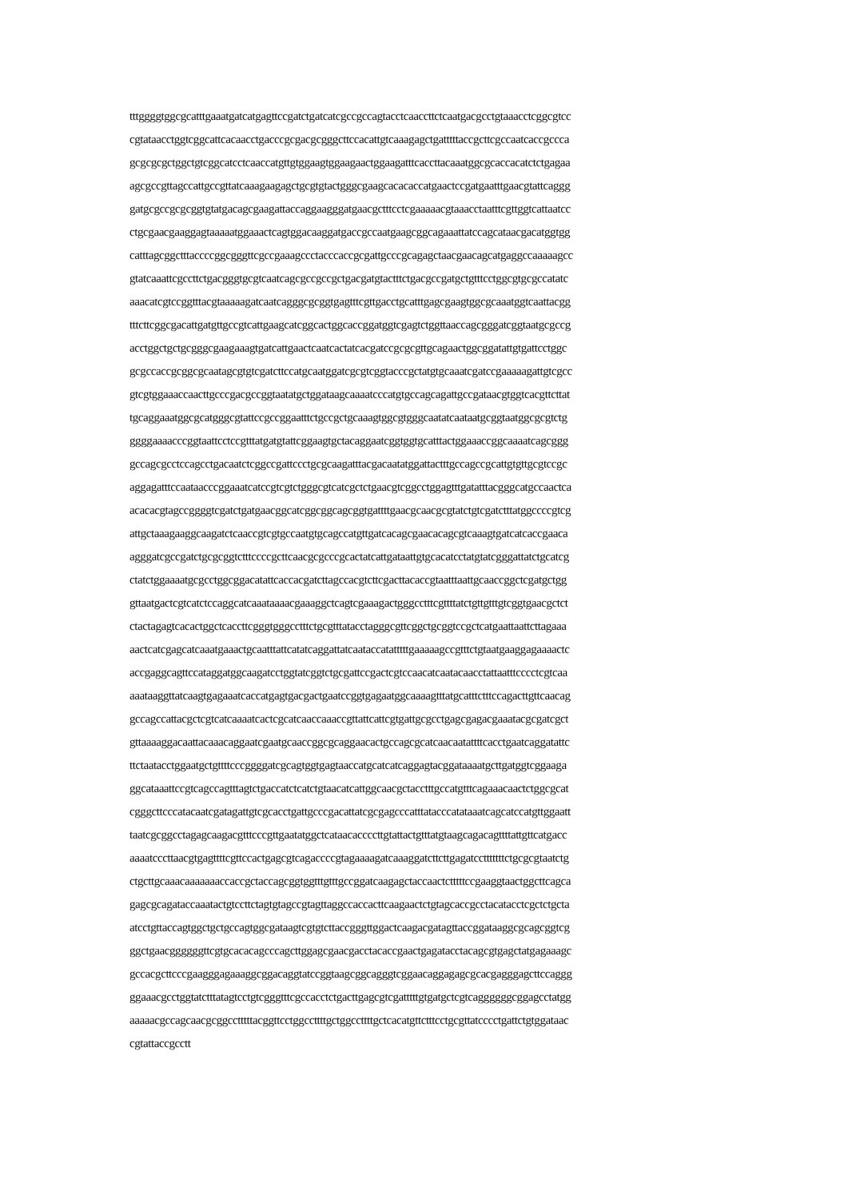tttggggtggcgcatttgaaatgatcatgagttccgatctgatcatcgccgccagtacctcaaccttctcaatgacgcctgtaaacctcggcgtcc
cgtataacctggtcggcattcacaacctgacccgcgacgcgggcttccacattgtcaaagagctgatttttaccgcttcgccaatcaccgccca
gcgcgcgctggctgtcggcatcctcaaccatgttgtggaagtggaagaactggaagatttcaccttacaaatggcgcaccacatctctgagaa
agcgccgttagccattgccgttatcaaagaagagctgcgtgtactgggcgaagcacacaccatgaactccgatgaatttgaacgtattcaggg
gatgcgccgcgcggtgtatgacagcgaagattaccaggaagggatgaacgctttcctcgaaaaacgtaaacctaatttcgttggtcattaatcc
ctgcgaacgaaggagtaaaaatggaaactcagtggacaaggatgaccgccaatgaagcggcagaaattatccagcataacgacatggtgg
catttagcggctttaccccggcgggttcgccgaaagccctacccaccgcgattgcccgcagagctaacgaacagcatgaggccaaaaagcc
gtatcaaattcgccttctgacgggtgcgtcaatcagcgccgccgctgacgatgtactttctgacgccgatgctgtttcctggcgtgcgccatatc
aaacatcgtccggtttacgtaaaaagatcaatcagggcgcggtgagtttcgttgacctgcatttgagcgaagtggcgcaaatggtcaattacgg
tttcttcggcgacattgatgttgccgtcattgaagcatcggcactggcaccggatggtcgagtctggttaaccagcgggatcggtaatgcgccg
acctggctgctgcgggcgaagaaagtgatcattgaactcaatcactatcacgatccgcgcgttgcagaactggcggatattgtgattcctggc
gcgccaccgcggcgcaatagcgtgtcgatcttccatgcaatggatcgcgtcggtacccgctatgtgcaaatcgatccgaaaaagattgtcgcc
gtcgtggaaaccaacttgcccgacgccggtaatatgctggataagcaaaatcccatgtgccagcagattgccgataacgtggtcacgttcttat
tgcaggaaatggcgcatgggcgtattccgccggaatttctgccgctgcaaagtggcgtgggcaatatcaataatgcggtaatggcgcgtctg
ggggaaaacccggtaattcctccgtttatgatgtattcggaagtgctacaggaatcggtggtgcatttactggaaaccggcaaaatcagcggg
gccagcgcctccagcctgacaatctcggccgattccctgcgcaagatttacgacaatatggattactttgccagccgcattgtgttgcgtccgc
aggagatttccaataacccggaaatcatccgtcgtctgggcgtcatcgctctgaacgtcggcctggagtttgatatttacgggcatgccaactca
acacacgtagccggggtcgatctgatgaacggcatcggcggcagcggtgattttgaacgcaacgcgtatctgtcgatctttatggccccgtcg
attgctaaagaaggcaagatctcaaccgtcgtgccaatgtgcagccatgttgatcacagcgaacacagcgtcaaagtgatcatcaccgaaca
agggatcgccgatctgcgcggtctttccccgcttcaacgcgcccgcactatcattgataattgtgcacatcctatgtatcgggattatctgcatcg
ctatctggaaaatgcgcctggcggacatattcaccacgatcttagccacgtcttcgacttacaccgtaatttaattgcaaccggctcgatgctgg
gttaatgactcgtcatctccaggcatcaaataaaacgaaaggctcagtcgaaagactgggcctttcgttttatctgttgtttgtcggtgaacgctct
ctactagagtcacactggctcaccttcgggtgggcctttctgcgtttatacctagggcgttcggctgcggtccgctcatgaattaattcttagaaa
aactcatcgagcatcaaatgaaactgcaatttattcatatcaggattatcaataccatatttttgaaaaagccgtttctgtaatgaaggagaaaactc
accgaggcagttccataggatggcaagatcctggtatcggtctgcgattccgactcgtccaacatcaatacaacctattaatttcccctcgtcaa
aaataaggttatcaagtgagaaatcaccatgagtgacgactgaatccggtgagaatggcaaaagtttatgcatttctttccagacttgttcaacag
gccagccattacgctcgtcatcaaaatcactcgcatcaaccaaaccgttattcattcgtgattgcgcctgagcgagacgaaatacgcgatcgct
gttaaaaggacaattacaaacaggaatcgaatgcaaccggcgcaggaacactgccagcgcatcaacaatattttcacctgaatcaggatattc
ttctaatacctggaatgctgttttcccggggatcgcagtggtgagtaaccatgcatcatcaggagtacggataaaatgcttgatggtcggaaga
ggcataaattccgtcagccagtttagtctgaccatctcatctgtaacatcattggcaacgctacctttgccatgtttcagaaacaactctggcgcat
cgggcttcccatacaatcgatagattgtcgcacctgattgcccgacattatcgcgagcccatttatacccatataaatcagcatccatgttggaatt
taatcgcggcctagagcaagacgtttcccgttgaatatggctcataacaccccttgtattactgtttatgtaagcagacagttttattgttcatgacc
aaaatcccttaacgtgagttttcgttccactgagcgtcagaccccgtagaaaagatcaaaggatcttcttgagatcctttttttctgcgcgtaatctg
ctgcttgcaaacaaaaaaaccaccgctaccagcggtggtttgtttgccggatcaagagctaccaactctttttccgaaggtaactggcttcagca
gagcgcagataccaaatactgtccttctagtgtagccgtagttaggccaccacttcaagaactctgtagcaccgcctacatacctcgctctgcta
atcctgttaccagtggctgctgccagtggcgataagtcgtgtcttaccgggttggactcaagacgatagttaccggataaggcgcagcggtcg
ggctgaacggggggttcgtgcacacagcccagcttggagcgaacgacctacaccgaactgagatacctacagcgtgagctatgagaaagc
gccacgcttcccgaagggagaaaggcggacaggtatccggtaagcggcagggtcggaacaggagagcgcacgagggagcttccaggg
ggaaacgcctggtatctttatagtcctgtcgggtttcgccacctctgacttgagcgtcgatttttgtgatgctcgtcaggggggcggagcctatgg
aaaaacgccagcaacgcggcctttttacggttcctggccttttgctggccttttgctcacatgttctttcctgcgttatcccctgattctgtggataac
cgtattaccgcctt